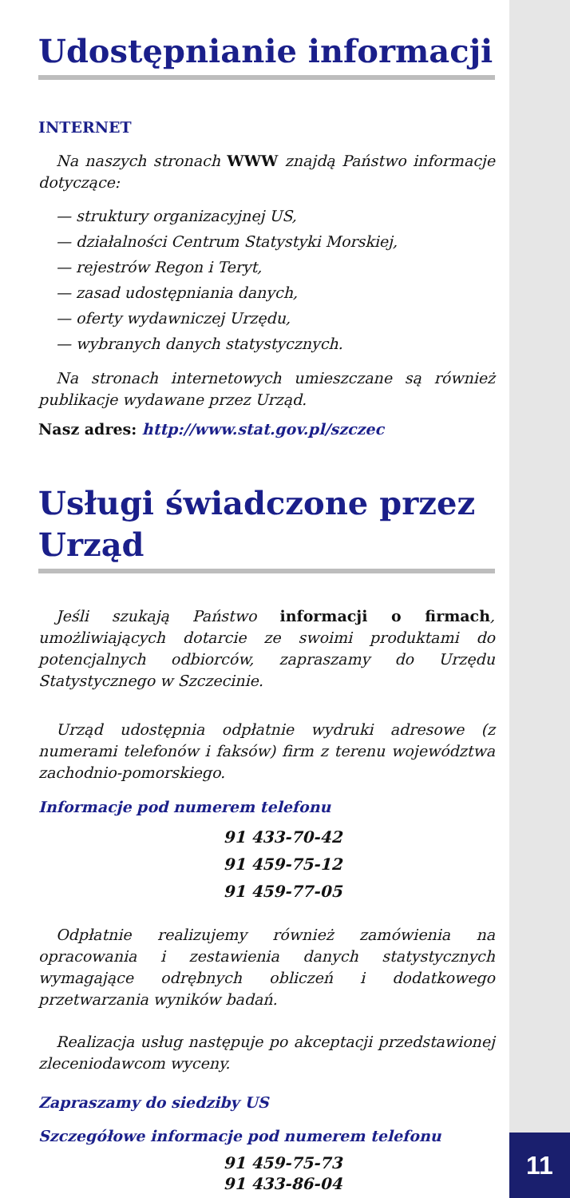11
Udostępnianie informacji
INTERNET
Na naszych stronach WWW znajdą Państwo informacje dotyczące:
— struktury organizacyjnej US,
— działalności Centrum Statystyki Morskiej,
— rejestrów Regon i Teryt,
— zasad udostępniania danych,
— oferty wydawniczej Urzędu,
— wybranych danych statystycznych.
Na stronach internetowych umieszczane są również publikacje wydawane przez Urząd.
Nasz adres: http://www.stat.gov.pl/szczec
Usługi świadczone przez Urząd
Jeśli szukają Państwo informacji o firmach, umożliwiających dotarcie ze swoimi produktami do potencjalnych odbiorców, zapraszamy do Urzędu Statystycznego w Szczecinie.
Urząd udostępnia odpłatnie wydruki adresowe (z numerami telefonów i faksów) firm z terenu województwa zachodnio-pomorskiego.
Informacje pod numerem telefonu
91 433-70-42
91 459-75-12
91 459-77-05
Odpłatnie realizujemy również zamówienia na opracowania i zestawienia danych statystycznych wymagające odrębnych obliczeń i dodatkowego przetwarzania wyników badań.
Realizacja usług następuje po akceptacji przedstawionej zleceniodawcom wyceny.
Zapraszamy do siedziby US
Szczegółowe informacje pod numerem telefonu
91 459-75-73
91 433-86-04